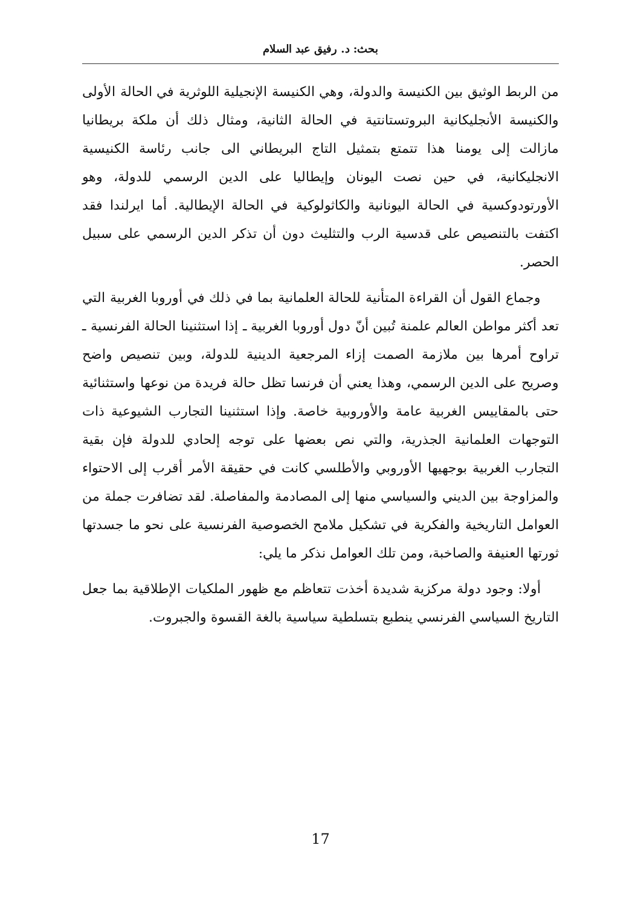بحث: د. رفيق عبد السلام
من الربط الوثيق بين الكنيسة والدولة، وهي الكنيسة الإنجيلية اللوثرية في الحالة الأولى والكنيسة الأنجليكانية البروتستانتية في الحالة الثانية، ومثال ذلك أن ملكة بريطانيا مازالت إلى يومنا هذا تتمتع بتمثيل التاج البريطاني الى جانب رئاسة الكنيسية الانجليكانية، في حين نصت اليونان وإيطاليا على الدين الرسمي للدولة، وهو الأورتودوكسية في الحالة اليونانية والكاثولوكية في الحالة الإيطالية. أما ايرلندا فقد اكتفت بالتنصيص على قدسية الرب والتثليث دون أن تذكر الدين الرسمي على سبيل الحصر.
وجماع القول أن القراءة المتأنية للحالة العلمانية بما في ذلك في أوروبا الغربية التي تعد أكثر مواطن العالم علمنة تُبين أنّ دول أوروبا الغربية ـ إذا استثنينا الحالة الفرنسية ـ تراوح أمرها بين ملازمة الصمت إزاء المرجعية الدينية للدولة، وبين تنصيص واضح وصريح على الدين الرسمي، وهذا يعني أن فرنسا تظل حالة فريدة من نوعها واستثنائية حتى بالمقاييس الغربية عامة والأوروبية خاصة. وإذا استثنينا التجارب الشيوعية ذات التوجهات العلمانية الجذرية، والتي نص بعضها على توجه إلحادي للدولة فإن بقية التجارب الغربية بوجهيها الأوروبي والأطلسي كانت في حقيقة الأمر أقرب إلى الاحتواء والمزاوجة بين الديني والسياسي منها إلى المصادمة والمفاصلة. لقد تضافرت جملة من العوامل التاريخية والفكرية في تشكيل ملامح الخصوصية الفرنسية على نحو ما جسدتها ثورتها العنيفة والصاخبة، ومن تلك العوامل نذكر ما يلي:
أولا: وجود دولة مركزية شديدة أخذت تتعاظم مع ظهور الملكيات الإطلاقية بما جعل التاريخ السياسي الفرنسي ينطبع بتسلطية سياسية بالغة القسوة والجبروت.
17